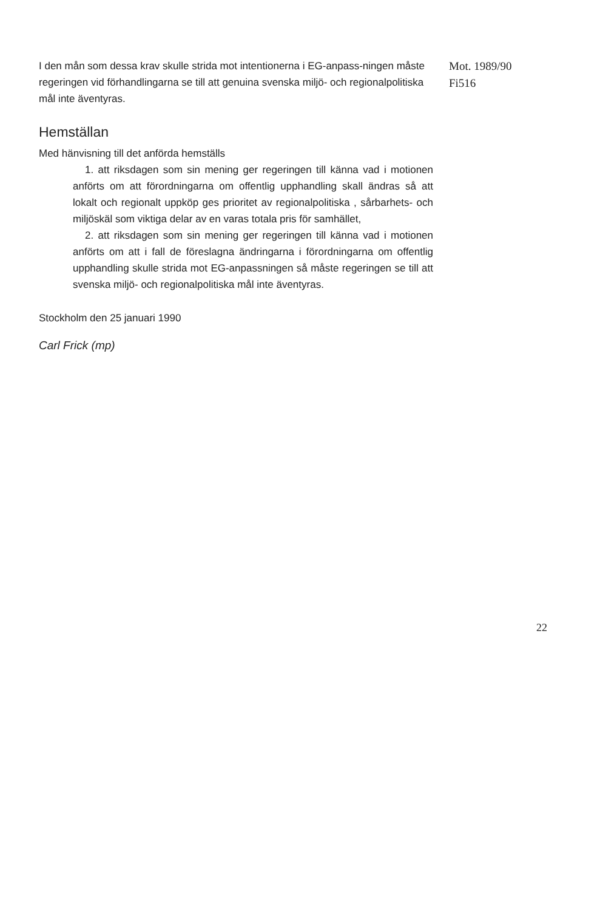I den mån som dessa krav skulle strida mot intentionerna i EG-anpass-ningen måste regeringen vid förhandlingarna se till att genuina svenska miljö- och regionalpolitiska mål inte äventyras.
Mot. 1989/90
Fi516
Hemställan
Med hänvisning till det anförda hemställs
1. att riksdagen som sin mening ger regeringen till känna vad i motionen anförts om att förordningarna om offentlig upphandling skall ändras så att lokalt och regionalt uppköp ges prioritet av regionalpolitiska , sårbarhets- och miljöskäl som viktiga delar av en varas totala pris för samhället,
2. att riksdagen som sin mening ger regeringen till känna vad i motionen anförts om att i fall de föreslagna ändringarna i förordningarna om offentlig upphandling skulle strida mot EG-anpassningen så måste regeringen se till att svenska miljö- och regionalpolitiska mål inte äventyras.
Stockholm den 25 januari 1990
Carl Frick (mp)
22